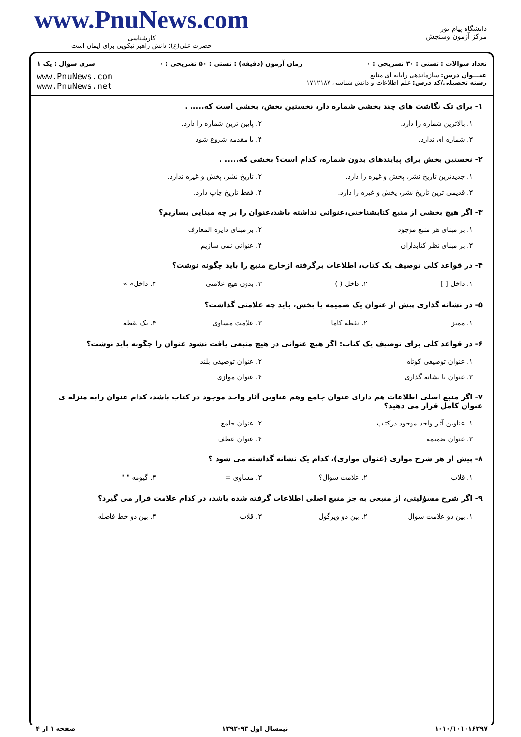www.PnuNews.com
کارشناسی
حضرت علی(ع): دانش راهبر نیکویی برای ایمان است
دانشگاه پیام نور
مرکز آزمون وسنجش
تعداد سوالات : تستی : ۳۰ تشریحی : ۰ زمان آزمون (دقیقه) : تستی : ۵۰ تشریحی : ۰ سری سوال : یک ۱
عنـــوان درس: سازماندهی رایانه ای منابع
رشته تحصیلی/کد درس: علم اطلاعات و دانش شناسی ۱۷۱۲۱۸۷
www.PnuNews.com
www.PnuNews.net
۱- برای تک نگاشت های چند بخشی شماره دار، نخستین بخش، بخشی است که..... .
۱. بالاترین شماره را دارد.
۲. پایین ترین شماره را دارد.
۳. شماره ای ندارد.
۴. با مقدمه شروع شود
۲- نخستین بخش برای پیایندهای بدون شماره، کدام است؟ بخشی که..... .
۱. جدیدترین تاریخ نشر، پخش و غیره را دارد.
۲. تاریخ نشر، پخش و غیره ندارد.
۳. قدیمی ترین تاریخ نشر، پخش و غیره را دارد.
۴. فقط تاریخ چاپ دارد.
۳- اگر هیچ بخشی از منبع کتابشناختی،عنوانی نداشته باشد،عنوان را بر چه مبنایی بسازیم؟
۱. بر مبنای هر منبع موجود
۲. بر مبنای دایره المعارف
۳. بر مبنای نظر کتابداران
۴. عنوانی نمی سازیم
۴- در قواعد کلی توصیف یک کتاب، اطلاعات برگرفته ازخارج منبع را باید چگونه نوشت؟
۱. داخل [ ]
۲. داخل ( )
۳. بدون هیچ علامتی
۴. داخل« »
۵- در نشانه گذاری پیش از عنوان یک ضمیمه یا بخش، باید چه علامتی گذاشت؟
۱. ممیز
۲. نقطه کاما
۳. علامت مساوی
۴. یک نقطه
۶- در قواعد کلی برای توصیف یک کتاب: اگر هیچ عنوانی در هیچ منبعی یافت نشود عنوان را چگونه باید نوشت؟
۱. عنوان توصیفی کوتاه
۲. عنوان توصیفی بلند
۳. عنوان با نشانه گذاری
۴. عنوان موازی
۷- اگر منبع اصلی اطلاعات هم دارای عنوان جامع وهم عناوین آثار واحد موجود در کتاب باشد، کدام عنوان رابه منزله ی عنوان کامل قرار می دهید؟
۱. عناوین آثار واحد موجود درکتاب
۲. عنوان جامع
۳. عنوان ضمیمه
۴. عنوان عطف
۸- پیش از هر شرح موازی (عنوان موازی)، کدام یک نشانه گذاشته می شود ؟
۱. قلاب
۲. علامت سوال؟
۳. مساوی =
۴. گیومه " "
۹- اگر شرح مسؤلیتی، از منبعی به جز منبع اصلی اطلاعات گرفته شده باشد، در کدام علامت قرار می گیرد؟
۱. بین دو علامت سوال
۲. بین دو ویرگول
۳. قلاب
۴. بین دو خط فاصله
۱۰۱۰/۱۰۱۰۱۶۲۹۷ نیمسال اول ۹۳-۱۳۹۲ صفحه ۱ از ۴